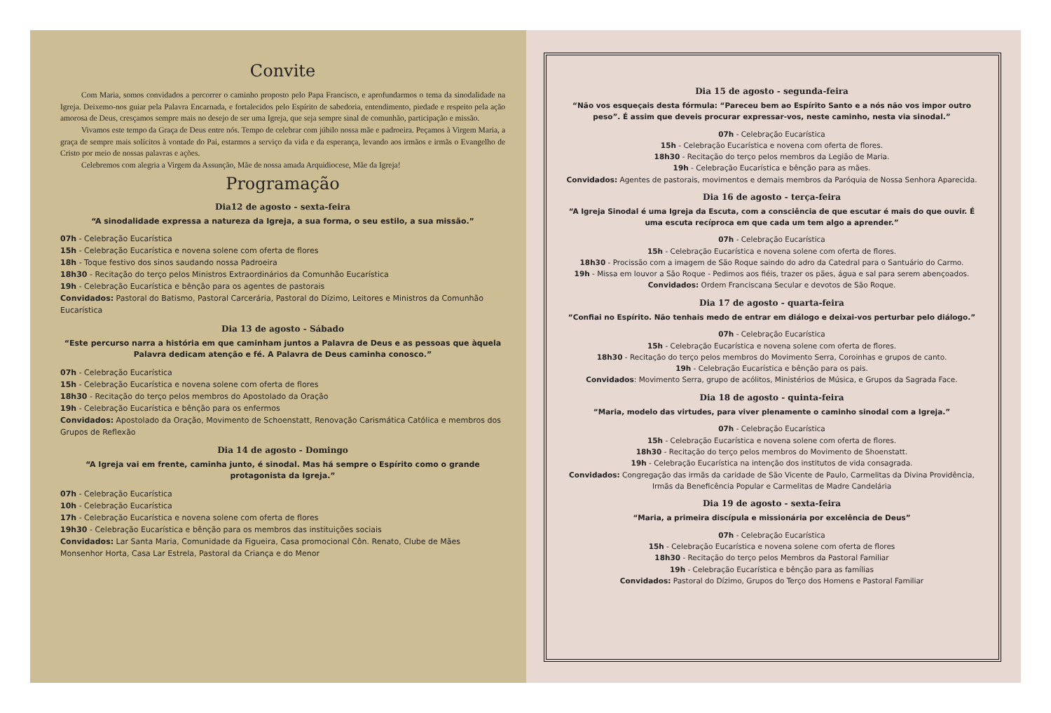Convite
Com Maria, somos convidados a percorrer o caminho proposto pelo Papa Francisco, e aprofundarmos o tema da sinodalidade na Igreja. Deixemo-nos guiar pela Palavra Encarnada, e fortalecidos pelo Espírito de sabedoria, entendimento, piedade e respeito pela ação amorosa de Deus, cresçamos sempre mais no desejo de ser uma Igreja, que seja sempre sinal de comunhão, participação e missão.
Vivamos este tempo da Graça de Deus entre nós. Tempo de celebrar com júbilo nossa mãe e padroeira. Peçamos à Virgem Maria, a graça de sempre mais solícitos à vontade do Pai, estarmos a serviço da vida e da esperança, levando aos irmãos e irmãs o Evangelho de Cristo por meio de nossas palavras e ações.
Celebremos com alegria a Virgem da Assunção, Mãe de nossa amada Arquidiocese, Mãe da Igreja!
Programação
Dia12 de agosto - sexta-feira
“A sinodalidade expressa a natureza da Igreja, a sua forma, o seu estilo, a sua missão.”
07h - Celebração Eucarística
15h - Celebração Eucarística e novena solene com oferta de flores
18h - Toque festivo dos sinos saudando nossa Padroeira
18h30 - Recitação do terço pelos Ministros Extraordinários da Comunhão Eucarística
19h - Celebração Eucarística e bênção para os agentes de pastorais
Convidados: Pastoral do Batismo, Pastoral Carcerária, Pastoral do Dízimo, Leitores e Ministros da Comunhão Eucarística
Dia 13 de agosto - Sábado
“Este percurso narra a história em que caminham juntos a Palavra de Deus e as pessoas que àquela Palavra dedicam atenção e fé. A Palavra de Deus caminha conosco.”
07h - Celebração Eucarística
15h - Celebração Eucarística e novena solene com oferta de flores
18h30 - Recitação do terço pelos membros do Apostolado da Oração
19h - Celebração Eucarística e bênção para os enfermos
Convidados: Apostolado da Oração, Movimento de Schoenstatt, Renovação Carismática Católica e membros dos Grupos de Reflexão
Dia 14 de agosto - Domingo
“A Igreja vai em frente, caminha junto, é sinodal. Mas há sempre o Espírito como o grande protagonista da Igreja.”
07h - Celebração Eucarística
10h - Celebração Eucarística
17h - Celebração Eucarística e novena solene com oferta de flores
19h30 - Celebração Eucarística e bênção para os membros das instituições sociais
Convidados: Lar Santa Maria, Comunidade da Figueira, Casa promocional Côn. Renato, Clube de Mães Monsenhor Horta, Casa Lar Estrela, Pastoral da Criança e do Menor
Dia 15 de agosto - segunda-feira
“Não vos esqueçais desta fórmula: “Pareceu bem ao Espírito Santo e a nós não vos impor outro peso”. É assim que deveis procurar expressar-vos, neste caminho, nesta via sinodal.”
07h - Celebração Eucarística
15h - Celebração Eucarística e novena com oferta de flores.
18h30 - Recitação do terço pelos membros da Legião de Maria.
19h - Celebração Eucarística e bênção para as mães.
Convidados: Agentes de pastorais, movimentos e demais membros da Paróquia de Nossa Senhora Aparecida.
Dia 16 de agosto - terça-feira
“A Igreja Sinodal é uma Igreja da Escuta, com a consciência de que escutar é mais do que ouvir. É uma escuta recíproca em que cada um tem algo a aprender.”
07h - Celebração Eucarística
15h - Celebração Eucarística e novena solene com oferta de flores.
18h30 - Procissão com a imagem de São Roque saindo do adro da Catedral para o Santuário do Carmo.
19h - Missa em louvor a São Roque - Pedimos aos fiéis, trazer os pães, água e sal para serem abençoados.
Convidados: Ordem Franciscana Secular e devotos de São Roque.
Dia 17 de agosto - quarta-feira
“Confiai no Espírito. Não tenhais medo de entrar em diálogo e deixai-vos perturbar pelo diálogo.”
07h - Celebração Eucarística
15h - Celebração Eucarística e novena solene com oferta de flores.
18h30 - Recitação do terço pelos membros do Movimento Serra, Coroinhas e grupos de canto.
19h - Celebração Eucarística e bênção para os pais.
Convidados: Movimento Serra, grupo de acólitos, Ministérios de Música, e Grupos da Sagrada Face.
Dia 18 de agosto - quinta-feira
“Maria, modelo das virtudes, para viver plenamente o caminho sinodal com a Igreja.”
07h - Celebração Eucarística
15h - Celebração Eucarística e novena solene com oferta de flores.
18h30 - Recitação do terço pelos membros do Movimento de Shoenstatt.
19h - Celebração Eucarística na intenção dos institutos de vida consagrada.
Convidados: Congregação das irmãs da caridade de São Vicente de Paulo, Carmelitas da Divina Providência, Irmãs da Beneficência Popular e Carmelitas de Madre Candelária
Dia 19 de agosto - sexta-feira
“Maria, a primeira discípula e missionária por excelência de Deus”
07h - Celebração Eucarística
15h - Celebração Eucarística e novena solene com oferta de flores
18h30 - Recitação do terço pelos Membros da Pastoral Familiar
19h - Celebração Eucarística e bênção para as famílias
Convidados: Pastoral do Dízimo, Grupos do Terço dos Homens e Pastoral Familiar